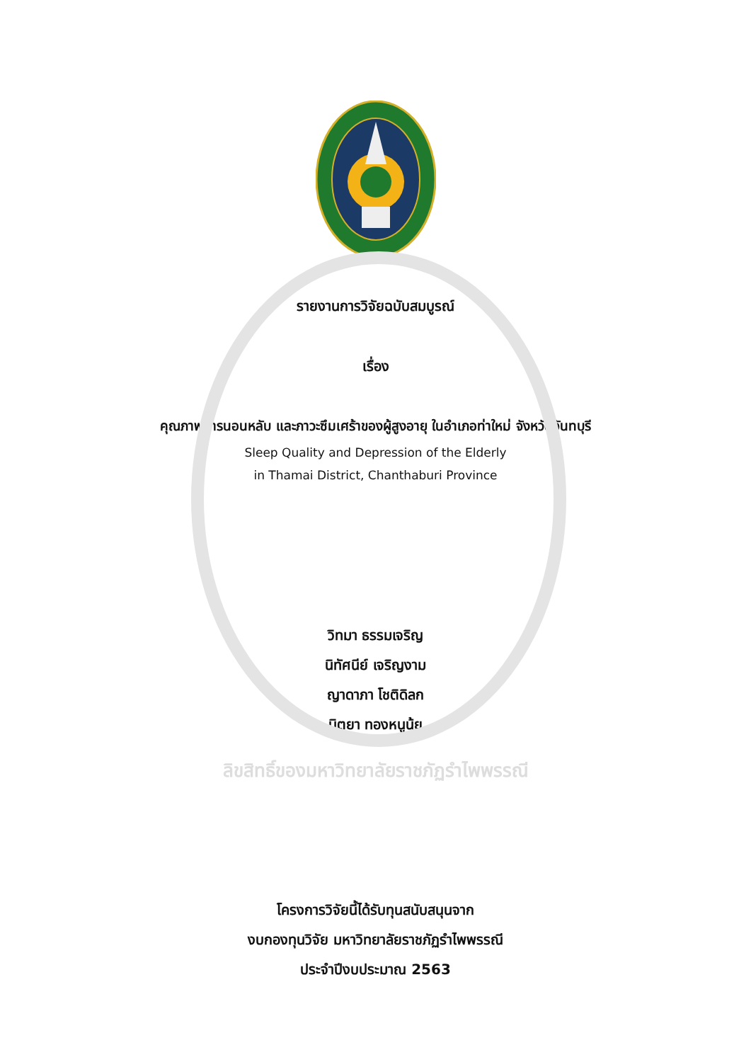รายงานการวิจัยฉบับสมบูรณ์
เรื่อง
คุณภาพการนอนหลับ และภาวะซึมเศร้าของผู้สูงอายุ ในอำเภอท่าใหม่ จังหวัดจันทบุรี
Sleep Quality and Depression of the Elderly
in Thamai District, Chanthaburi Province
วิทมา ธรรมเจริญ
นิทัศนีย์ เจริญงาม
ญาดาภา โชติดิลก
นิตยา ทองหนูนุ้ย
ลิขสิทธิ์ของมหาวิทยาลัยราชภัฏรำไพพรรณี
โครงการวิจัยนี้ได้รับทุนสนับสนุนจาก
งบกองทุนวิจัย มหาวิทยาลัยราชภัฏรำไพพรรณี
ประจำปีงบประมาณ 2563